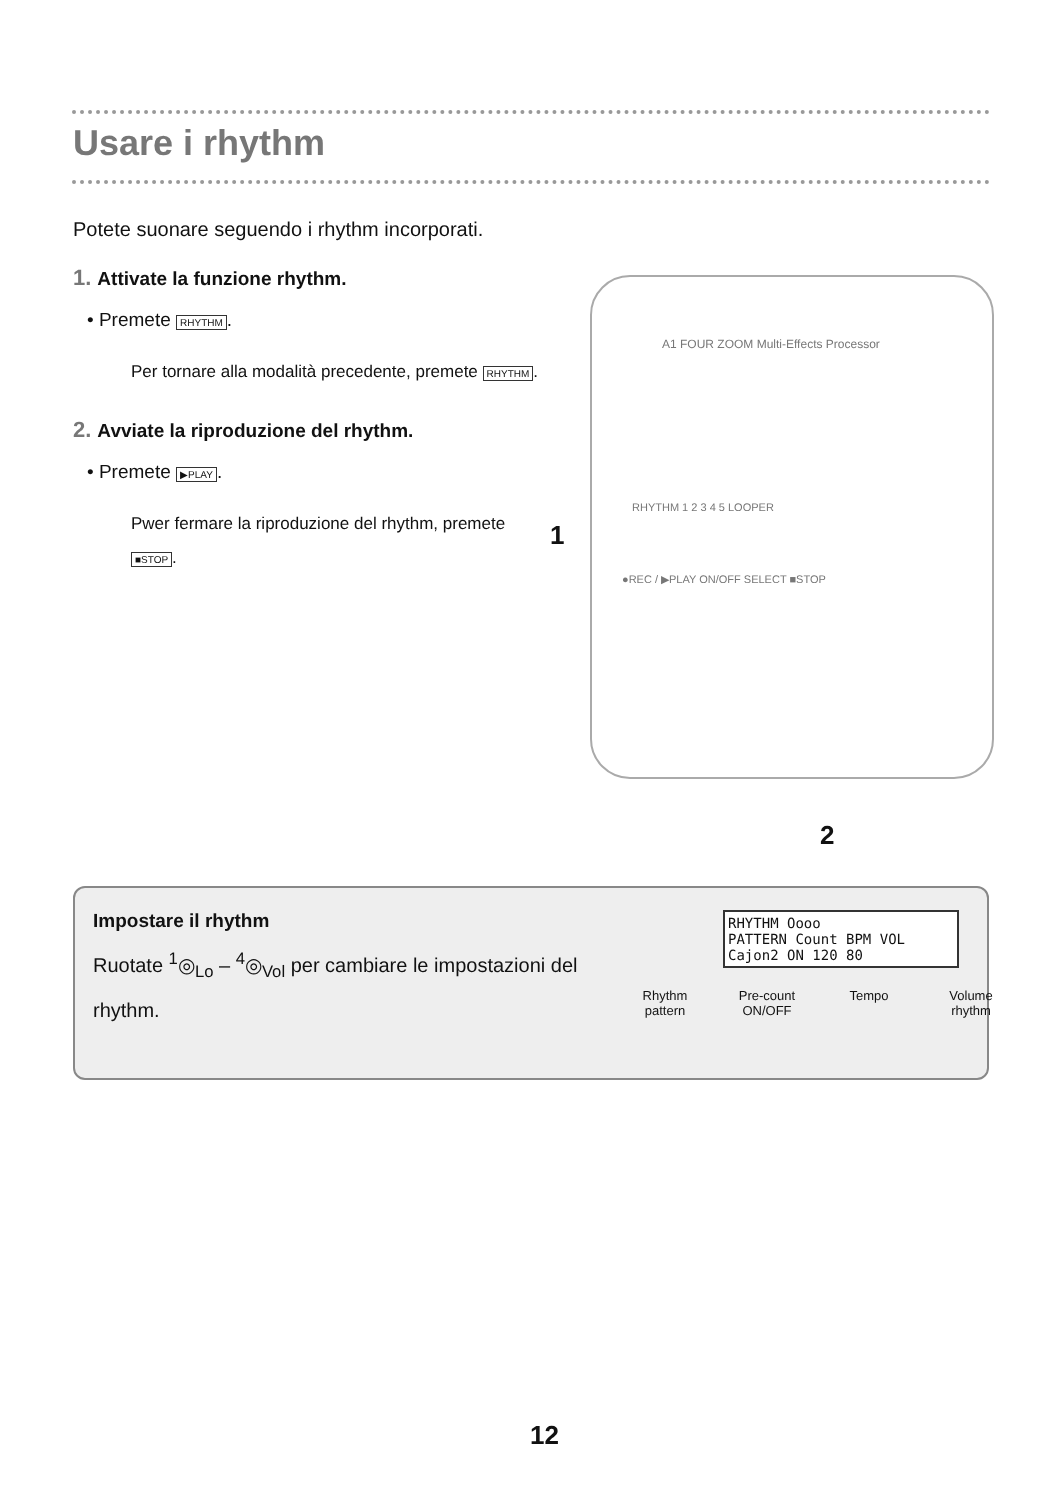Usare i rhythm
Potete suonare seguendo i rhythm incorporati.
1. Attivate la funzione rhythm.
• Premete RHYTHM.
Per tornare alla modalità precedente, premete RHYTHM.
2. Avviate la riproduzione del rhythm.
• Premete ▶PLAY.
Pwer fermare la riproduzione del rhythm, premete ■STOP.
A1 FOUR ZOOM Multi-Effects Processor
RHYTHM 1 2 3 4 5 LOOPER
●REC / ▶PLAY ON/OFF SELECT ■STOP
1
2
Impostare il rhythm
Ruotate <sup>1</sup>◎<sub>Lo</sub> – <sup>4</sup>◎<sub>Vol</sub> per cambiare le impostazioni del rhythm.
RHYTHM Oooo
PATTERN Count BPM VOL
Cajon2 ON 120 80
Rhythm pattern
Pre-count ON/OFF
Tempo Volume rhythm
12